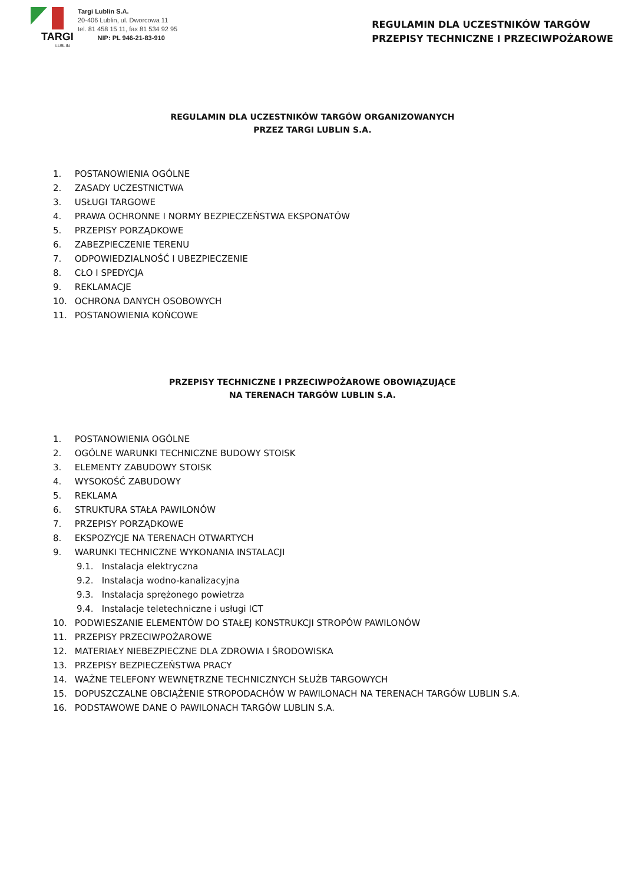TARGI
LUBLIN
Targi Lublin S.A.
20-406 Lublin, ul. Dworcowa 11
tel. 81 458 15 11, fax 81 534 92 95
NIP: PL 946-21-83-910
REGULAMIN DLA UCZESTNIKÓW TARGÓW
PRZEPISY TECHNICZNE I PRZECIWPOŻAROWE
REGULAMIN DLA UCZESTNIKÓW TARGÓW ORGANIZOWANYCH
PRZEZ TARGI LUBLIN S.A.
1. POSTANOWIENIA OGÓLNE
2. ZASADY UCZESTNICTWA
3. USŁUGI TARGOWE
4. PRAWA OCHRONNE I NORMY BEZPIECZEŃSTWA EKSPONATÓW
5. PRZEPISY PORZĄDKOWE
6. ZABEZPIECZENIE TERENU
7. ODPOWIEDZIALNOŚĆ I UBEZPIECZENIE
8. CŁO I SPEDYCJA
9. REKLAMACJE
10. OCHRONA DANYCH OSOBOWYCH
11. POSTANOWIENIA KOŃCOWE
PRZEPISY TECHNICZNE I PRZECIWPOŻAROWE OBOWIĄZUJĄCE
NA TERENACH TARGÓW LUBLIN S.A.
1. POSTANOWIENIA OGÓLNE
2. OGÓLNE WARUNKI TECHNICZNE BUDOWY STOISK
3. ELEMENTY ZABUDOWY STOISK
4. WYSOKOŚĆ ZABUDOWY
5. REKLAMA
6. STRUKTURA STAŁA PAWILONÓW
7. PRZEPISY PORZĄDKOWE
8. EKSPOZYCJE NA TERENACH OTWARTYCH
9. WARUNKI TECHNICZNE WYKONANIA INSTALACJI
9.1. Instalacja elektryczna
9.2. Instalacja wodno-kanalizacyjna
9.3. Instalacja sprężonego powietrza
9.4. Instalacje teletechniczne i usługi ICT
10. PODWIESZANIE ELEMENTÓW DO STAŁEJ KONSTRUKCJI STROPÓW PAWILONÓW
11. PRZEPISY PRZECIWPOŻAROWE
12. MATERIAŁY NIEBEZPIECZNE DLA ZDROWIA I ŚRODOWISKA
13. PRZEPISY BEZPIECZEŃSTWA PRACY
14. WAŻNE TELEFONY WEWNĘTRZNE TECHNICZNYCH SŁUŻB TARGOWYCH
15. DOPUSZCZALNE OBCIĄŻENIE STROPODACHÓW W PAWILONACH NA TERENACH TARGÓW LUBLIN S.A.
16. PODSTAWOWE DANE O PAWILONACH TARGÓW LUBLIN S.A.